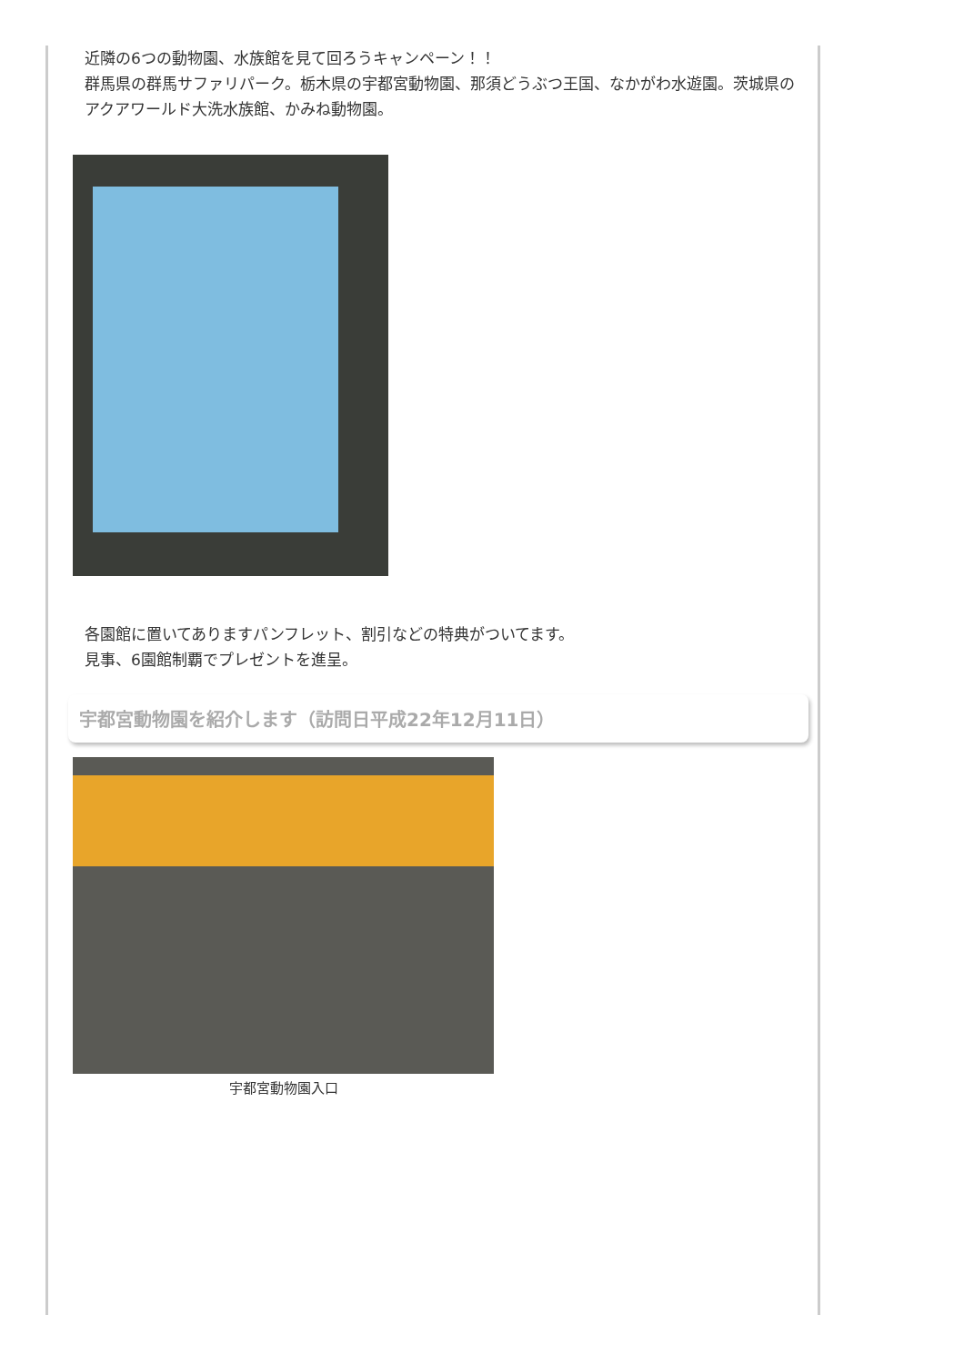近隣の6つの動物園、水族館を見て回ろうキャンペーン！！
群馬県の群馬サファリパーク。栃木県の宇都宮動物園、那須どうぶつ王国、なかがわ水遊園。茨城県のアクアワールド大洗水族館、かみね動物園。
各園館に置いてありますパンフレット、割引などの特典がついてます。
見事、6園館制覇でプレゼントを進呈。
宇都宮動物園を紹介します（訪問日平成22年12月11日）
宇都宮動物園入口